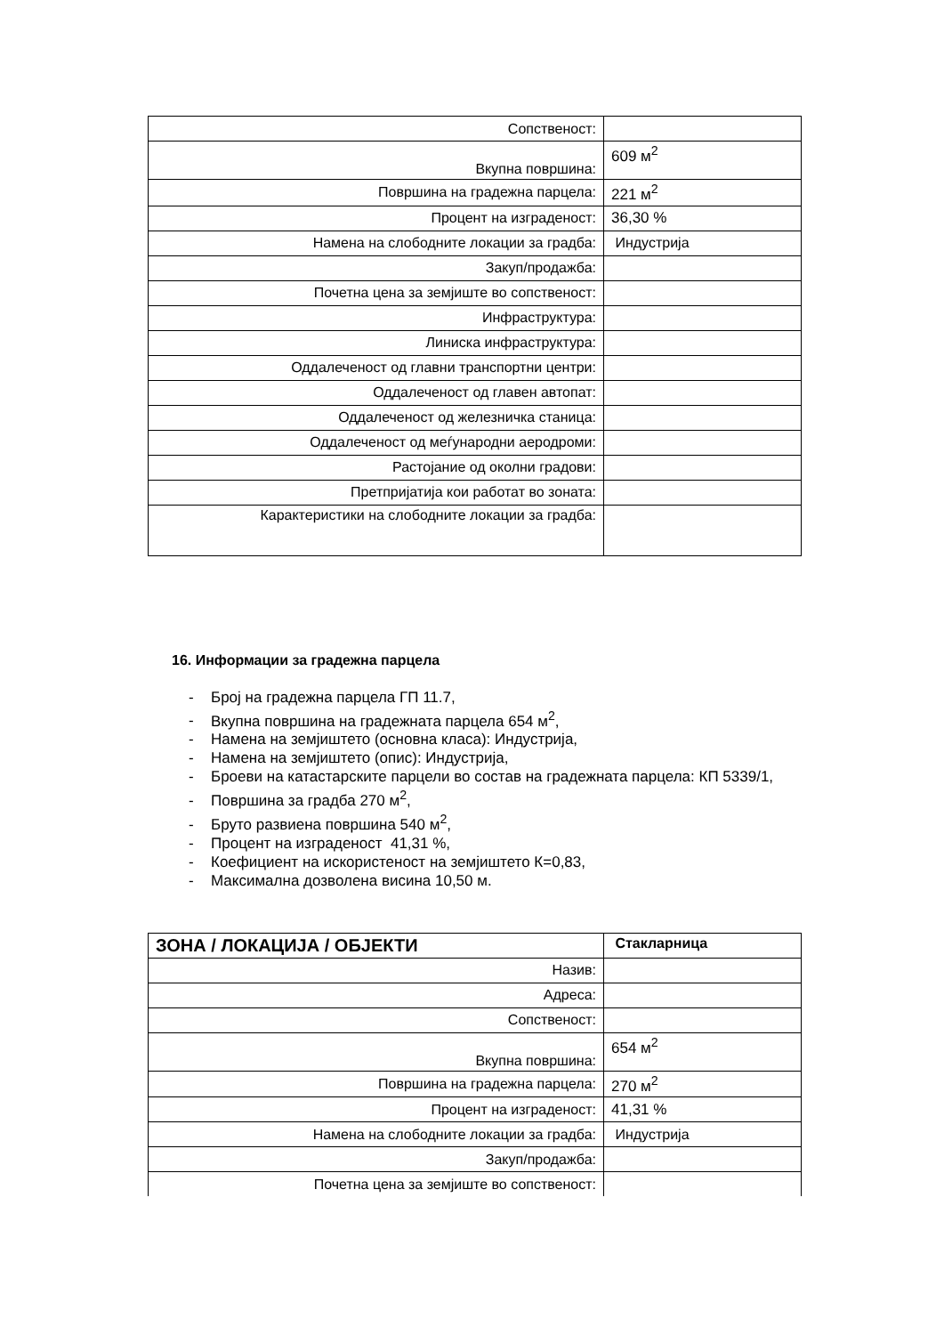| Сопственост: | |
| Вкупна површина: | 609 м<sup>2</sup> |
| Површина на градежна парцела: | 221 м<sup>2</sup> |
| Процент на изграденост: | 36,30 % |
| Намена на слободните локации за градба: | Индустрија |
| Закуп/продажба: | |
| Почетна цена за земјиште во сопственост: | |
| Инфраструктура: | |
| Линиска инфраструктура: | |
| Оддалеченост од главни транспортни центри: | |
| Оддалеченост од главен автопат: | |
| Оддалеченост од железничка станица: | |
| Оддалеченост од меѓународни аеродроми: | |
| Растојание од околни градови: | |
| Претпријатија кои работат во зоната: | |
| Карактеристики на слободните локации за градба: | |
16. Информации за градежна парцела
- Број на градежна парцела ГП 11.7,
- Вкупна површина на градежната парцела 654 м<sup>2</sup>,
- Намена на земјиштето (основна класа): Индустрија,
- Намена на земјиштето (опис): Индустрија,
- Броеви на катастарските парцели во состав на градежната парцела: КП 5339/1,
- Површина за градба 270 м<sup>2</sup>,
- Бруто развиена површина 540 м<sup>2</sup>,
- Процент на изграденост 41,31 %,
- Коефициент на искористеност на земјиштето К=0,83,
- Максимална дозволена висина 10,50 м.
| ЗОНА / ЛОКАЦИЈА / ОБЈЕКТИ | Стакларница |
| Назив: | |
| Адреса: | |
| Сопственост: | |
| Вкупна површина: | 654 м<sup>2</sup> |
| Површина на градежна парцела: | 270 м<sup>2</sup> |
| Процент на изграденост: | 41,31 % |
| Намена на слободните локации за градба: | Индустрија |
| Закуп/продажба: | |
| Почетна цена за земјиште во сопственост: | |